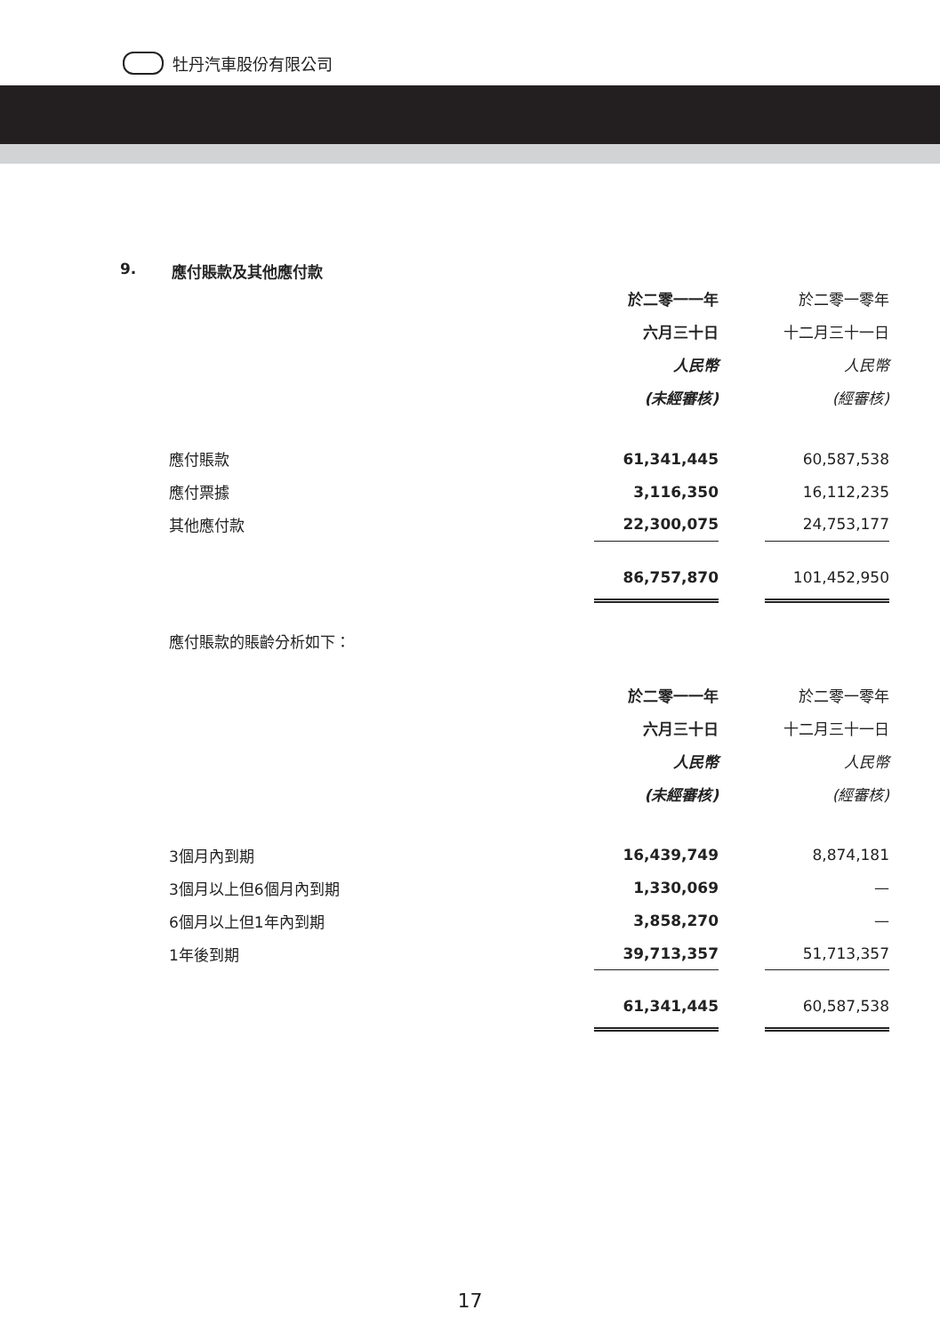牡丹汽車股份有限公司
9. 應付賬款及其他應付款
| | 於二零一一年 | | 於二零一零年 |
| | 六月三十日 | | 十二月三十一日 |
| | 人民幣 | | 人民幣 |
| | (未經審核) | | (經審核) |
| 應付賬款 | 61,341,445 | | 60,587,538 |
| 應付票據 | 3,116,350 | | 16,112,235 |
| 其他應付款 | 22,300,075 | | 24,753,177 |
| | 86,757,870 | | 101,452,950 |
應付賬款的賬齡分析如下：
| | 於二零一一年 | | 於二零一零年 |
| | 六月三十日 | | 十二月三十一日 |
| | 人民幣 | | 人民幣 |
| | (未經審核) | | (經審核) |
| 3個月內到期 | 16,439,749 | | 8,874,181 |
| 3個月以上但6個月內到期 | 1,330,069 | | — |
| 6個月以上但1年內到期 | 3,858,270 | | — |
| 1年後到期 | 39,713,357 | | 51,713,357 |
| | 61,341,445 | | 60,587,538 |
17